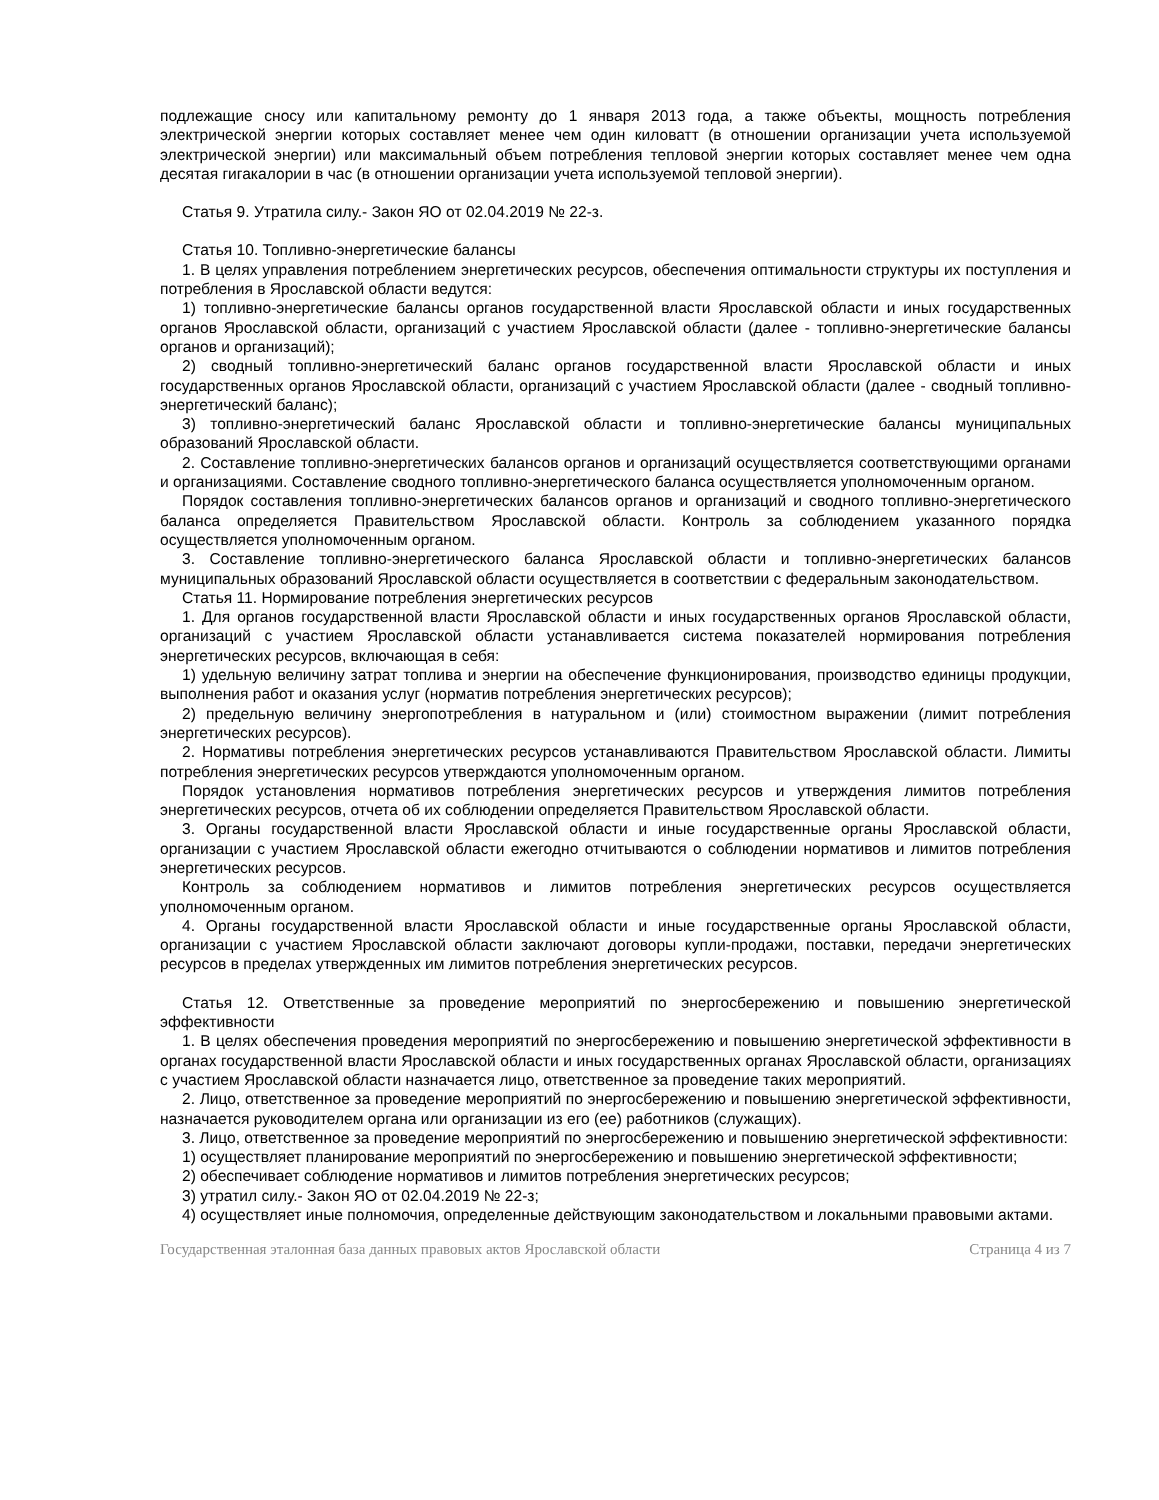подлежащие сносу или капитальному ремонту до 1 января 2013 года, а также объекты, мощность потребления электрической энергии которых составляет менее чем один киловатт (в отношении организации учета используемой электрической энергии) или максимальный объем потребления тепловой энергии которых составляет менее чем одна десятая гигакалории в час (в отношении организации учета используемой тепловой энергии).
Статья 9. Утратила силу.- Закон ЯО от 02.04.2019 № 22-з.
Статья 10. Топливно-энергетические балансы
1. В целях управления потреблением энергетических ресурсов, обеспечения оптимальности структуры их поступления и потребления в Ярославской области ведутся:
1) топливно-энергетические балансы органов государственной власти Ярославской области и иных государственных органов Ярославской области, организаций с участием Ярославской области (далее - топливно-энергетические балансы органов и организаций);
2) сводный топливно-энергетический баланс органов государственной власти Ярославской области и иных государственных органов Ярославской области, организаций с участием Ярославской области (далее - сводный топливно-энергетический баланс);
3) топливно-энергетический баланс Ярославской области и топливно-энергетические балансы муниципальных образований Ярославской области.
2. Составление топливно-энергетических балансов органов и организаций осуществляется соответствующими органами и организациями. Составление сводного топливно-энергетического баланса осуществляется уполномоченным органом.
Порядок составления топливно-энергетических балансов органов и организаций и сводного топливно-энергетического баланса определяется Правительством Ярославской области. Контроль за соблюдением указанного порядка осуществляется уполномоченным органом.
3. Составление топливно-энергетического баланса Ярославской области и топливно-энергетических балансов муниципальных образований Ярославской области осуществляется в соответствии с федеральным законодательством.
Статья 11. Нормирование потребления энергетических ресурсов
1. Для органов государственной власти Ярославской области и иных государственных органов Ярославской области, организаций с участием Ярославской области устанавливается система показателей нормирования потребления энергетических ресурсов, включающая в себя:
1) удельную величину затрат топлива и энергии на обеспечение функционирования, производство единицы продукции, выполнения работ и оказания услуг (норматив потребления энергетических ресурсов);
2) предельную величину энергопотребления в натуральном и (или) стоимостном выражении (лимит потребления энергетических ресурсов).
2. Нормативы потребления энергетических ресурсов устанавливаются Правительством Ярославской области. Лимиты потребления энергетических ресурсов утверждаются уполномоченным органом.
Порядок установления нормативов потребления энергетических ресурсов и утверждения лимитов потребления энергетических ресурсов, отчета об их соблюдении определяется Правительством Ярославской области.
3. Органы государственной власти Ярославской области и иные государственные органы Ярославской области, организации с участием Ярославской области ежегодно отчитываются о соблюдении нормативов и лимитов потребления энергетических ресурсов.
Контроль за соблюдением нормативов и лимитов потребления энергетических ресурсов осуществляется уполномоченным органом.
4. Органы государственной власти Ярославской области и иные государственные органы Ярославской области, организации с участием Ярославской области заключают договоры купли-продажи, поставки, передачи энергетических ресурсов в пределах утвержденных им лимитов потребления энергетических ресурсов.
Статья 12. Ответственные за проведение мероприятий по энергосбережению и повышению энергетической эффективности
1. В целях обеспечения проведения мероприятий по энергосбережению и повышению энергетической эффективности в органах государственной власти Ярославской области и иных государственных органах Ярославской области, организациях с участием Ярославской области назначается лицо, ответственное за проведение таких мероприятий.
2. Лицо, ответственное за проведение мероприятий по энергосбережению и повышению энергетической эффективности, назначается руководителем органа или организации из его (ее) работников (служащих).
3. Лицо, ответственное за проведение мероприятий по энергосбережению и повышению энергетической эффективности:
1) осуществляет планирование мероприятий по энергосбережению и повышению энергетической эффективности;
2) обеспечивает соблюдение нормативов и лимитов потребления энергетических ресурсов;
3) утратил силу.- Закон ЯО от 02.04.2019 № 22-з;
4) осуществляет иные полномочия, определенные действующим законодательством и локальными правовыми актами.
Государственная эталонная база данных правовых актов Ярославской области Страница 4 из 7